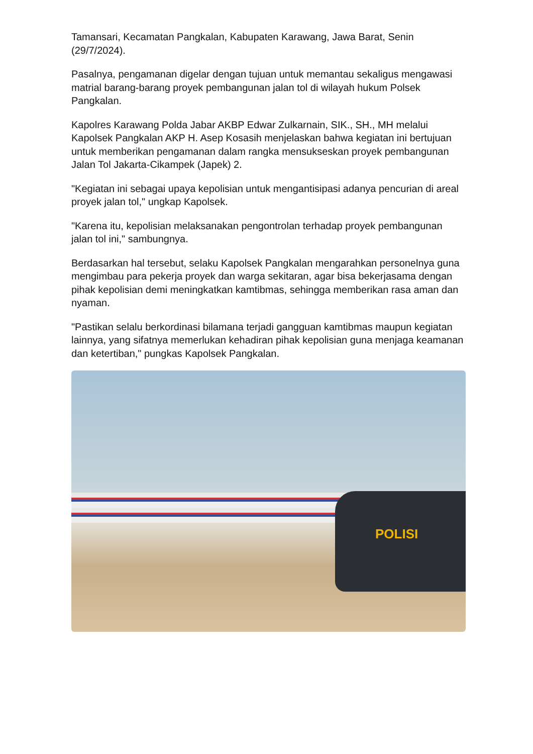Tamansari, Kecamatan Pangkalan, Kabupaten Karawang, Jawa Barat, Senin (29/7/2024).
Pasalnya, pengamanan digelar dengan tujuan untuk memantau sekaligus mengawasi matrial barang-barang proyek pembangunan jalan tol di wilayah hukum Polsek Pangkalan.
Kapolres Karawang Polda Jabar AKBP Edwar Zulkarnain, SIK., SH., MH melalui Kapolsek Pangkalan AKP H. Asep Kosasih menjelaskan bahwa kegiatan ini bertujuan untuk memberikan pengamanan dalam rangka mensukseskan proyek pembangunan Jalan Tol Jakarta-Cikampek (Japek) 2.
"Kegiatan ini sebagai upaya kepolisian untuk mengantisipasi adanya pencurian di areal proyek jalan tol," ungkap Kapolsek.
"Karena itu, kepolisian melaksanakan pengontrolan terhadap proyek pembangunan jalan tol ini," sambungnya.
Berdasarkan hal tersebut, selaku Kapolsek Pangkalan mengarahkan personelnya guna mengimbau para pekerja proyek dan warga sekitaran, agar bisa bekerjasama dengan pihak kepolisian demi meningkatkan kamtibmas, sehingga memberikan rasa aman dan nyaman.
"Pastikan selalu berkordinasi bilamana terjadi gangguan kamtibmas maupun kegiatan lainnya, yang sifatnya memerlukan kehadiran pihak kepolisian guna menjaga keamanan dan ketertiban," pungkas Kapolsek Pangkalan.
POLISI